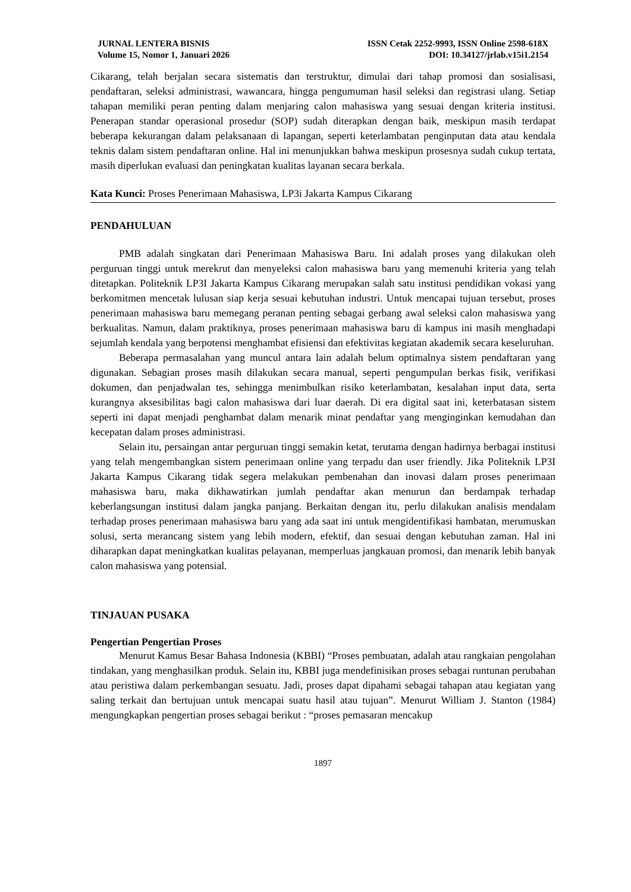JURNAL LENTERA BISNIS
Volume 15, Nomor 1, Januari 2026
ISSN Cetak 2252-9993, ISSN Online 2598-618X
DOI: 10.34127/jrlab.v15i1.2154
Cikarang, telah berjalan secara sistematis dan terstruktur, dimulai dari tahap promosi dan sosialisasi, pendaftaran, seleksi administrasi, wawancara, hingga pengumuman hasil seleksi dan registrasi ulang. Setiap tahapan memiliki peran penting dalam menjaring calon mahasiswa yang sesuai dengan kriteria institusi. Penerapan standar operasional prosedur (SOP) sudah diterapkan dengan baik, meskipun masih terdapat beberapa kekurangan dalam pelaksanaan di lapangan, seperti keterlambatan penginputan data atau kendala teknis dalam sistem pendaftaran online. Hal ini menunjukkan bahwa meskipun prosesnya sudah cukup tertata, masih diperlukan evaluasi dan peningkatan kualitas layanan secara berkala.
Kata Kunci: Proses Penerimaan Mahasiswa, LP3i Jakarta Kampus Cikarang
PENDAHULUAN
PMB adalah singkatan dari Penerimaan Mahasiswa Baru. Ini adalah proses yang dilakukan oleh perguruan tinggi untuk merekrut dan menyeleksi calon mahasiswa baru yang memenuhi kriteria yang telah ditetapkan. Politeknik LP3I Jakarta Kampus Cikarang merupakan salah satu institusi pendidikan vokasi yang berkomitmen mencetak lulusan siap kerja sesuai kebutuhan industri. Untuk mencapai tujuan tersebut, proses penerimaan mahasiswa baru memegang peranan penting sebagai gerbang awal seleksi calon mahasiswa yang berkualitas. Namun, dalam praktiknya, proses penerimaan mahasiswa baru di kampus ini masih menghadapi sejumlah kendala yang berpotensi menghambat efisiensi dan efektivitas kegiatan akademik secara keseluruhan.
Beberapa permasalahan yang muncul antara lain adalah belum optimalnya sistem pendaftaran yang digunakan. Sebagian proses masih dilakukan secara manual, seperti pengumpulan berkas fisik, verifikasi dokumen, dan penjadwalan tes, sehingga menimbulkan risiko keterlambatan, kesalahan input data, serta kurangnya aksesibilitas bagi calon mahasiswa dari luar daerah. Di era digital saat ini, keterbatasan sistem seperti ini dapat menjadi penghambat dalam menarik minat pendaftar yang menginginkan kemudahan dan kecepatan dalam proses administrasi.
Selain itu, persaingan antar perguruan tinggi semakin ketat, terutama dengan hadirnya berbagai institusi yang telah mengembangkan sistem penerimaan online yang terpadu dan user friendly. Jika Politeknik LP3I Jakarta Kampus Cikarang tidak segera melakukan pembenahan dan inovasi dalam proses penerimaan mahasiswa baru, maka dikhawatirkan jumlah pendaftar akan menurun dan berdampak terhadap keberlangsungan institusi dalam jangka panjang. Berkaitan dengan itu, perlu dilakukan analisis mendalam terhadap proses penerimaan mahasiswa baru yang ada saat ini untuk mengidentifikasi hambatan, merumuskan solusi, serta merancang sistem yang lebih modern, efektif, dan sesuai dengan kebutuhan zaman. Hal ini diharapkan dapat meningkatkan kualitas pelayanan, memperluas jangkauan promosi, dan menarik lebih banyak calon mahasiswa yang potensial.
TINJAUAN PUSAKA
Pengertian Pengertian Proses
Menurut Kamus Besar Bahasa Indonesia (KBBI) “Proses pembuatan, adalah atau rangkaian pengolahan tindakan, yang menghasilkan produk. Selain itu, KBBI juga mendefinisikan proses sebagai runtunan perubahan atau peristiwa dalam perkembangan sesuatu. Jadi, proses dapat dipahami sebagai tahapan atau kegiatan yang saling terkait dan bertujuan untuk mencapai suatu hasil atau tujuan”. Menurut William J. Stanton (1984) mengungkapkan pengertian proses sebagai berikut : “proses pemasaran mencakup
1897